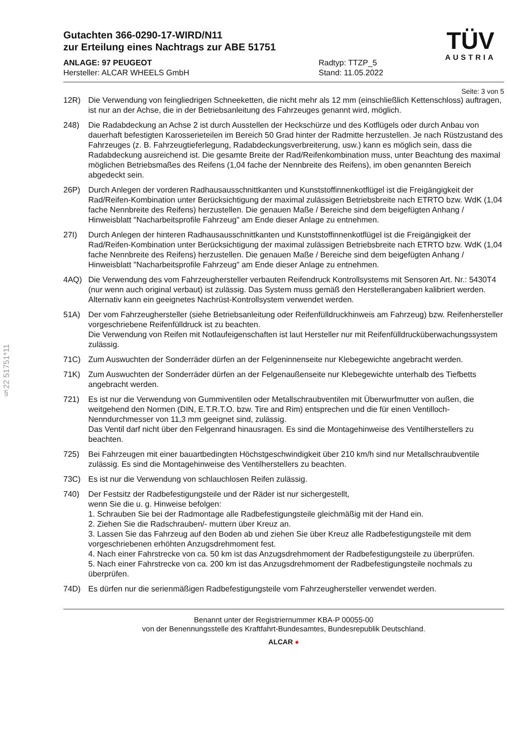§22 51751*11
Gutachten 366-0290-17-WIRD/N11
zur Erteilung eines Nachtrags zur ABE 51751
ANLAGE: 97 PEUGEOT
Hersteller: ALCAR WHEELS GmbH
Radtyp: TTZP_5
Stand: 11.05.2022
TÜV
AUSTRIA
Seite: 3 von 5
12R) Die Verwendung von feingliedrigen Schneeketten, die nicht mehr als 12 mm (einschließlich Kettenschloss) auftragen, ist nur an der Achse, die in der Betriebsanleitung des Fahrzeuges genannt wird, möglich.
248) Die Radabdeckung an Achse 2 ist durch Ausstellen der Heckschürze und des Kotflügels oder durch Anbau von dauerhaft befestigten Karosserieteilen im Bereich 50 Grad hinter der Radmitte herzustellen. Je nach Rüstzustand des Fahrzeuges (z. B. Fahrzeugtieferlegung, Radabdeckungsverbreiterung, usw.) kann es möglich sein, dass die Radabdeckung ausreichend ist. Die gesamte Breite der Rad/Reifenkombination muss, unter Beachtung des maximal möglichen Betriebsmaßes des Reifens (1,04 fache der Nennbreite des Reifens), im oben genannten Bereich abgedeckt sein.
26P) Durch Anlegen der vorderen Radhausausschnittkanten und Kunststoffinnenkotflügel ist die Freigängigkeit der Rad/Reifen-Kombination unter Berücksichtigung der maximal zulässigen Betriebsbreite nach ETRTO bzw. WdK (1,04 fache Nennbreite des Reifens) herzustellen. Die genauen Maße / Bereiche sind dem beigefügten Anhang / Hinweisblatt "Nacharbeitsprofile Fahrzeug" am Ende dieser Anlage zu entnehmen.
27I) Durch Anlegen der hinteren Radhausausschnittkanten und Kunststoffinnenkotflügel ist die Freigängigkeit der Rad/Reifen-Kombination unter Berücksichtigung der maximal zulässigen Betriebsbreite nach ETRTO bzw. WdK (1,04 fache Nennbreite des Reifens) herzustellen. Die genauen Maße / Bereiche sind dem beigefügten Anhang / Hinweisblatt "Nacharbeitsprofile Fahrzeug" am Ende dieser Anlage zu entnehmen.
4AQ) Die Verwendung des vom Fahrzeughersteller verbauten Reifendruck Kontrollsystems mit Sensoren Art. Nr.: 5430T4 (nur wenn auch original verbaut) ist zulässig. Das System muss gemäß den Herstellerangaben kalibriert werden. Alternativ kann ein geeignetes Nachrüst-Kontrollsystem verwendet werden.
51A) Der vom Fahrzeughersteller (siehe Betriebsanleitung oder Reifenfülldruckhinweis am Fahrzeug) bzw. Reifenhersteller vorgeschriebene Reifenfülldruck ist zu beachten.
Die Verwendung von Reifen mit Notlaufeigenschaften ist laut Hersteller nur mit Reifenfülldrucküberwachungssystem zulässig.
71C) Zum Auswuchten der Sonderräder dürfen an der Felgeninnenseite nur Klebegewichte angebracht werden.
71K) Zum Auswuchten der Sonderräder dürfen an der Felgenaußenseite nur Klebegewichte unterhalb des Tiefbetts angebracht werden.
721) Es ist nur die Verwendung von Gummiventilen oder Metallschraubventilen mit Überwurfmutter von außen, die weitgehend den Normen (DIN, E.T.R.T.O. bzw. Tire and Rim) entsprechen und die für einen Ventilloch-Nenndurchmesser von 11,3 mm geeignet sind, zulässig.
Das Ventil darf nicht über den Felgenrand hinausragen. Es sind die Montagehinweise des Ventilherstellers zu beachten.
725) Bei Fahrzeugen mit einer bauartbedingten Höchstgeschwindigkeit über 210 km/h sind nur Metallschraubventile zulässig. Es sind die Montagehinweise des Ventilherstellers zu beachten.
73C) Es ist nur die Verwendung von schlauchlosen Reifen zulässig.
740) Der Festsitz der Radbefestigungsteile und der Räder ist nur sichergestellt,
wenn Sie die u. g. Hinweise befolgen:
1. Schrauben Sie bei der Radmontage alle Radbefestigungsteile gleichmäßig mit der Hand ein.
2. Ziehen Sie die Radschrauben/- muttern über Kreuz an.
3. Lassen Sie das Fahrzeug auf den Boden ab und ziehen Sie über Kreuz alle Radbefestigungsteile mit dem vorgeschriebenen erhöhten Anzugsdrehmoment fest.
4. Nach einer Fahrstrecke von ca. 50 km ist das Anzugsdrehmoment der Radbefestigungsteile zu überprüfen.
5. Nach einer Fahrstrecke von ca. 200 km ist das Anzugsdrehmoment der Radbefestigungsteile nochmals zu überprüfen.
74D) Es dürfen nur die serienmäßigen Radbefestigungsteile vom Fahrzeughersteller verwendet werden.
Benannt unter der Registriernummer KBA-P 00055-00
von der Benennungsstelle des Kraftfahrt-Bundesamtes, Bundesrepublik Deutschland.
ALCAR ●